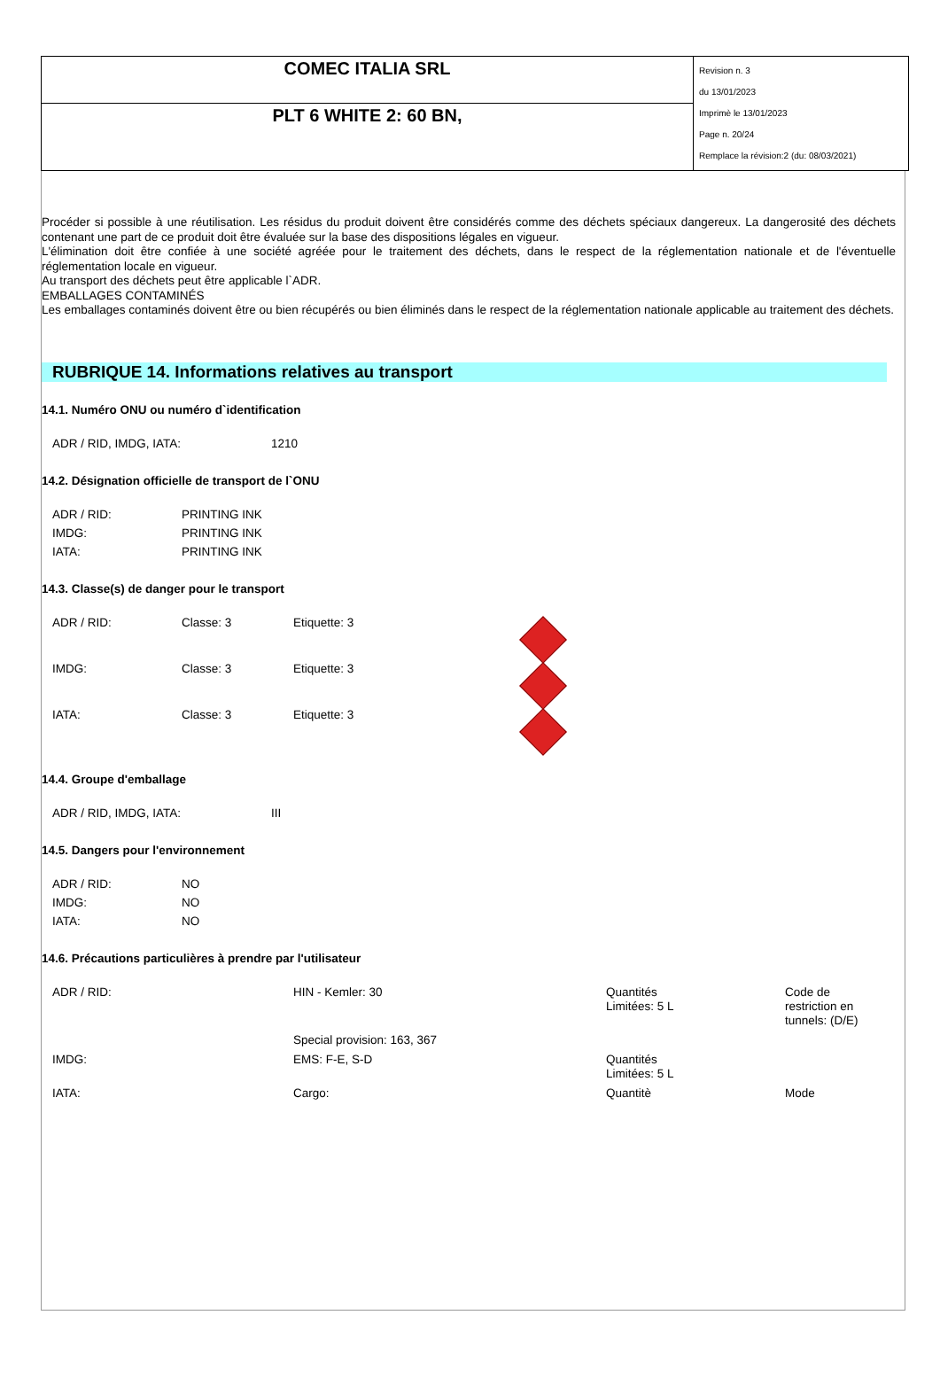| COMEC ITALIA SRL | Revision n. 3 du 13/01/2023 Imprimè le 13/01/2023 Page n. 20/24 Remplace la révision:2 (du: 08/03/2021) |
| PLT 6 WHITE 2: 60 BN, | |
Procéder si possible à une réutilisation. Les résidus du produit doivent être considérés comme des déchets spéciaux dangereux. La dangerosité des déchets contenant une part de ce produit doit être évaluée sur la base des dispositions légales en vigueur.
L'élimination doit être confiée à une société agréée pour le traitement des déchets, dans le respect de la réglementation nationale et de l'éventuelle réglementation locale en vigueur.
Au transport des déchets peut être applicable l`ADR.
EMBALLAGES CONTAMINÉS
Les emballages contaminés doivent être ou bien récupérés ou bien éliminés dans le respect de la réglementation nationale applicable au traitement des déchets.
RUBRIQUE 14. Informations relatives au transport
14.1. Numéro ONU ou numéro d`identification
| ADR / RID, IMDG, IATA: | 1210 |
14.2. Désignation officielle de transport de l`ONU
| ADR / RID: | PRINTING INK |
| IMDG: | PRINTING INK |
| IATA: | PRINTING INK |
14.3. Classe(s) de danger pour le transport
| ADR / RID: | Classe: 3 | Etiquette: 3 | |
| IMDG: | Classe: 3 | Etiquette: 3 | |
| IATA: | Classe: 3 | Etiquette: 3 | |
14.4. Groupe d'emballage
| ADR / RID, IMDG, IATA: | III |
14.5. Dangers pour l'environnement
| ADR / RID: | NO |
| IMDG: | NO |
| IATA: | NO |
14.6. Précautions particulières à prendre par l'utilisateur
| ADR / RID: | HIN - Kemler: 30 | Quantités Limitées: 5 L | Code de restriction en tunnels: (D/E) |
| | Special provision: 163, 367 | | |
| IMDG: | EMS: F-E, S-D | Quantités Limitées: 5 L | |
| IATA: | Cargo: | Quantitè | Mode |